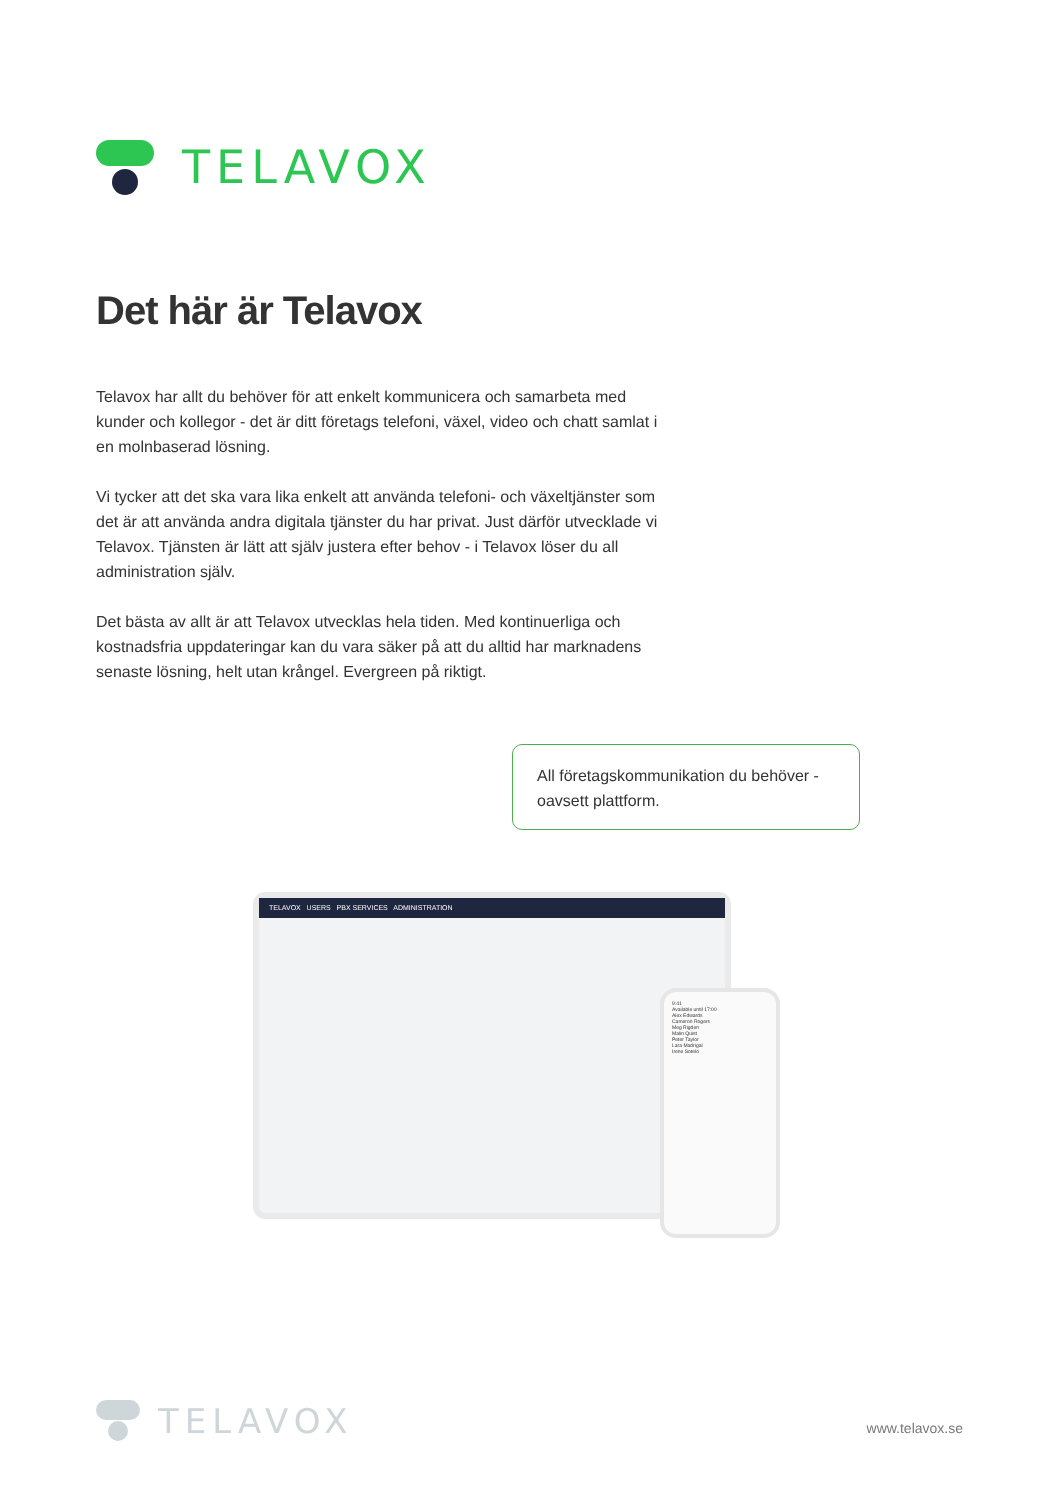TELAVOX
Det här är Telavox
Telavox har allt du behöver för att enkelt kommunicera och samarbeta med kunder och kollegor - det är ditt företags telefoni, växel, video och chatt samlat i en molnbaserad lösning.
Vi tycker att det ska vara lika enkelt att använda telefoni- och växeltjänster som det är att använda andra digitala tjänster du har privat. Just därför utvecklade vi Telavox. Tjänsten är lätt att själv justera efter behov - i Telavox löser du all administration själv.
Det bästa av allt är att Telavox utvecklas hela tiden. Med kontinuerliga och kostnadsfria uppdateringar kan du vara säker på att du alltid har marknadens senaste lösning, helt utan krångel. Evergreen på riktigt.
All företagskommunikation du behöver - oavsett plattform.
TELAVOX USERS PBX SERVICES ADMINISTRATION
9:41
Available until 17:00
Alex Edwards
Cameron Rogers
Meg Rigden
Malin Quist
Peter Taylor
Lara Madrigal
Irene Sotelo
TELAVOX
www.telavox.se